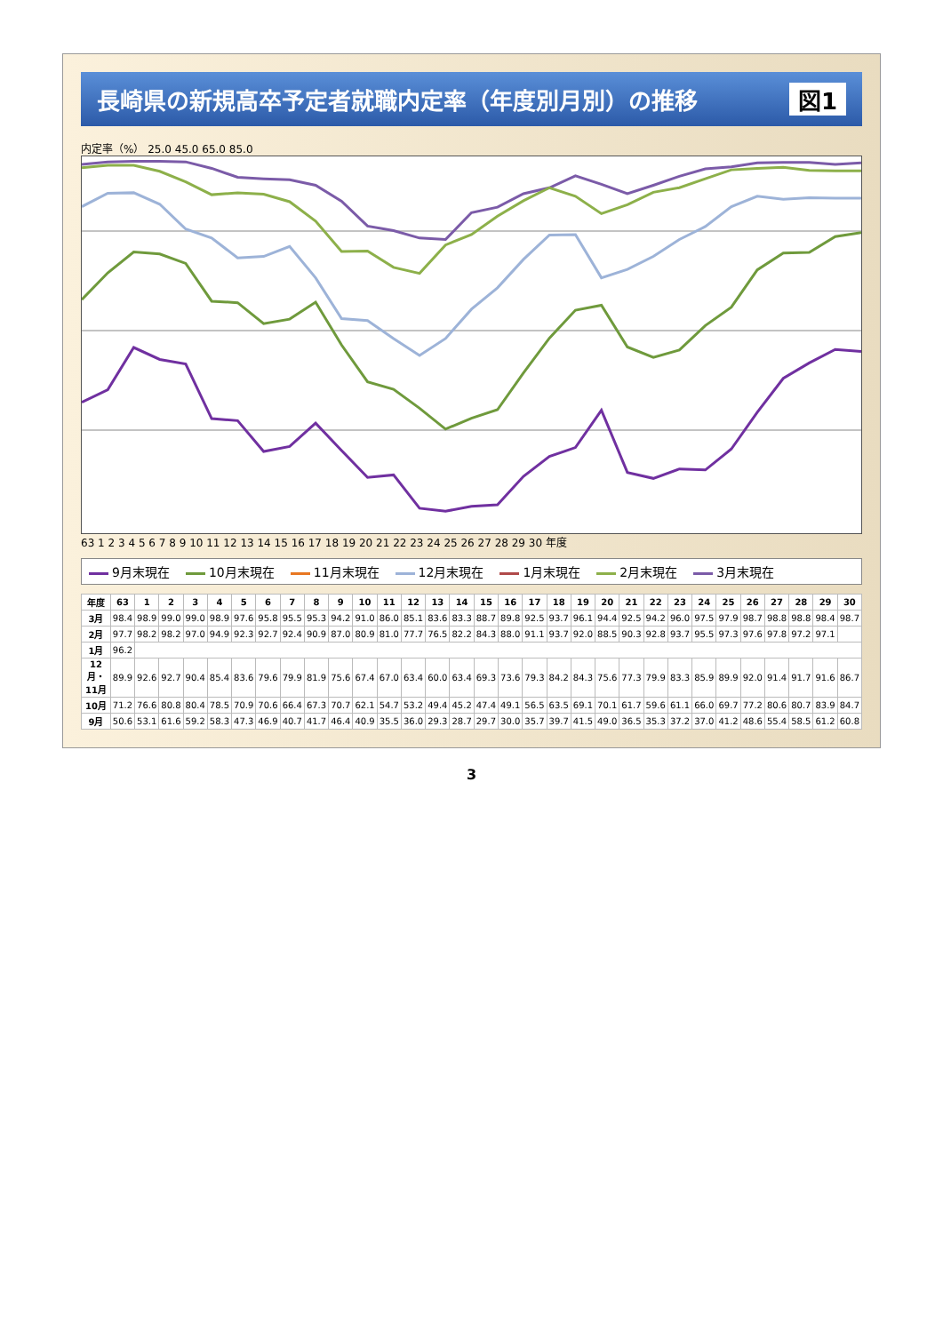長崎県の新規高卒予定者就職内定率（年度別月別）の推移 図1
内定率（%） 25.0 45.0 65.0 85.0
63 1 2 3 4 5 6 7 8 9 10 11 12 13 14 15 16 17 18 19 20 21 22 23 24 25 26 27 28 29 30 年度
9月末現在 10月末現在 11月末現在 12月末現在 1月末現在 2月末現在 3月末現在
| 年度 | 63 | 1 | 2 | 3 | 4 | 5 | 6 | 7 | 8 | 9 | 10 | 11 | 12 | 13 | 14 | 15 | 16 | 17 | 18 | 19 | 20 | 21 | 22 | 23 | 24 | 25 | 26 | 27 | 28 | 29 | 30 |
| --- | --- | --- | --- | --- | --- | --- | --- | --- | --- | --- | --- | --- | --- | --- | --- | --- | --- | --- | --- | --- | --- | --- | --- | --- | --- | --- | --- | --- | --- | --- | --- |
| 3月 | 98.4 | 98.9 | 99.0 | 99.0 | 98.9 | 97.6 | 95.8 | 95.5 | 95.3 | 94.2 | 91.0 | 86.0 | 85.1 | 83.6 | 83.3 | 88.7 | 89.8 | 92.5 | 93.7 | 96.1 | 94.4 | 92.5 | 94.2 | 96.0 | 97.5 | 97.9 | 98.7 | 98.8 | 98.8 | 98.4 | 98.7 |
| 2月 | 97.7 | 98.2 | 98.2 | 97.0 | 94.9 | 92.3 | 92.7 | 92.4 | 90.9 | 87.0 | 80.9 | 81.0 | 77.7 | 76.5 | 82.2 | 84.3 | 88.0 | 91.1 | 93.7 | 92.0 | 88.5 | 90.3 | 92.8 | 93.7 | 95.5 | 97.3 | 97.6 | 97.8 | 97.2 | 97.1 | |
| 1月 | 96.2 | | | | | | | | | | | | | | | | | | | | | | | | | | | | | | |
| 12月・11月 | 89.9 | 92.6 | 92.7 | 90.4 | 85.4 | 83.6 | 79.6 | 79.9 | 81.9 | 75.6 | 67.4 | 67.0 | 63.4 | 60.0 | 63.4 | 69.3 | 73.6 | 79.3 | 84.2 | 84.3 | 75.6 | 77.3 | 79.9 | 83.3 | 85.9 | 89.9 | 92.0 | 91.4 | 91.7 | 91.6 | 86.7 |
| 10月 | 71.2 | 76.6 | 80.8 | 80.4 | 78.5 | 70.9 | 70.6 | 66.4 | 67.3 | 70.7 | 62.1 | 54.7 | 53.2 | 49.4 | 45.2 | 47.4 | 49.1 | 56.5 | 63.5 | 69.1 | 70.1 | 61.7 | 59.6 | 61.1 | 66.0 | 69.7 | 77.2 | 80.6 | 80.7 | 83.9 | 84.7 |
| 9月 | 50.6 | 53.1 | 61.6 | 59.2 | 58.3 | 47.3 | 46.9 | 40.7 | 41.7 | 46.4 | 40.9 | 35.5 | 36.0 | 29.3 | 28.7 | 29.7 | 30.0 | 35.7 | 39.7 | 41.5 | 49.0 | 36.5 | 35.3 | 37.2 | 37.0 | 41.2 | 48.6 | 55.4 | 58.5 | 61.2 | 60.8 |
3